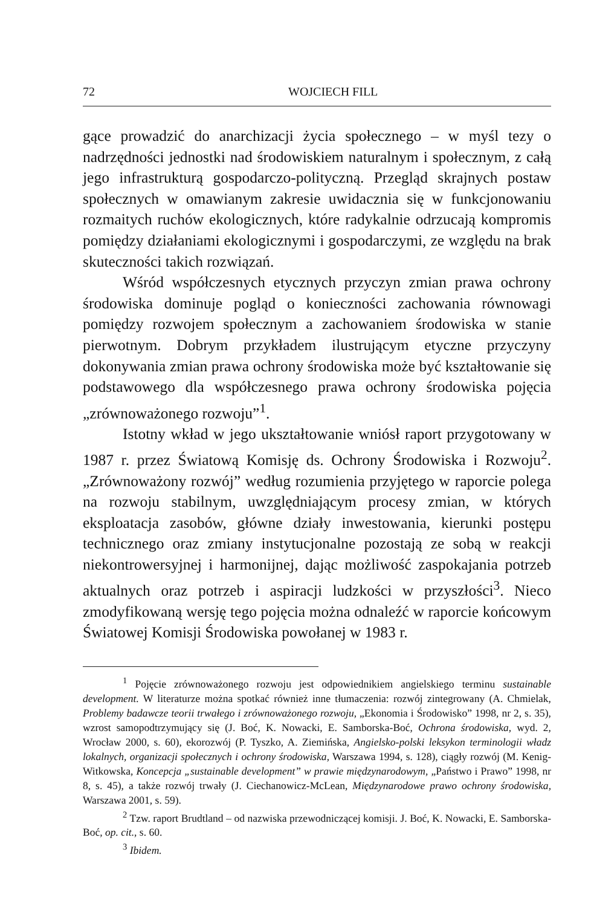72 WOJCIECH FILL
gące prowadzić do anarchizacji życia społecznego – w myśl tezy o nadrzędności jednostki nad środowiskiem naturalnym i społecznym, z całą jego infrastrukturą gospodarczo-polityczną. Przegląd skrajnych postaw społecznych w omawianym zakresie uwidacznia się w funkcjonowaniu rozmaitych ruchów ekologicznych, które radykalnie odrzucają kompromis pomiędzy działaniami ekologicznymi i gospodarczymi, ze względu na brak skuteczności takich rozwiązań.
Wśród współczesnych etycznych przyczyn zmian prawa ochrony środowiska dominuje pogląd o konieczności zachowania równowagi pomiędzy rozwojem społecznym a zachowaniem środowiska w stanie pierwotnym. Dobrym przykładem ilustrującym etyczne przyczyny dokonywania zmian prawa ochrony środowiska może być kształtowanie się podstawowego dla współczesnego prawa ochrony środowiska pojęcia „zrównoważonego rozwoju”<sup>1</sup>.
Istotny wkład w jego ukształtowanie wniósł raport przygotowany w 1987 r. przez Światową Komisję ds. Ochrony Środowiska i Rozwoju<sup>2</sup>. „Zrównoważony rozwój” według rozumienia przyjętego w raporcie polega na rozwoju stabilnym, uwzględniającym procesy zmian, w których eksploatacja zasobów, główne działy inwestowania, kierunki postępu technicznego oraz zmiany instytucjonalne pozostają ze sobą w reakcji niekontrowersyjnej i harmonijnej, dając możliwość zaspokajania potrzeb aktualnych oraz potrzeb i aspiracji ludzkości w przyszłości<sup>3</sup>. Nieco zmodyfikowaną wersję tego pojęcia można odnaleźć w raporcie końcowym Światowej Komisji Środowiska powołanej w 1983 r.
<sup>1</sup> Pojęcie zrównoważonego rozwoju jest odpowiednikiem angielskiego terminu sustainable development. W literaturze można spotkać również inne tłumaczenia: rozwój zintegrowany (A. Chmielak, Problemy badawcze teorii trwałego i zrównoważonego rozwoju, „Ekonomia i Środowisko” 1998, nr 2, s. 35), wzrost samopodtrzymujący się (J. Boć, K. Nowacki, E. Samborska-Boć, Ochrona środowiska, wyd. 2, Wrocław 2000, s. 60), ekorozwój (P. Tyszko, A. Ziemińska, Angielsko-polski leksykon terminologii władz lokalnych, organizacji społecznych i ochrony środowiska, Warszawa 1994, s. 128), ciągły rozwój (M. Kenig-Witkowska, Koncepcja „sustainable development” w prawie międzynarodowym, „Państwo i Prawo” 1998, nr 8, s. 45), a także rozwój trwały (J. Ciechanowicz-McLean, Międzynarodowe prawo ochrony środowiska, Warszawa 2001, s. 59).
<sup>2</sup> Tzw. raport Brudtland – od nazwiska przewodniczącej komisji. J. Boć, K. Nowacki, E. Samborska-Boć, op. cit., s. 60.
<sup>3</sup> Ibidem.